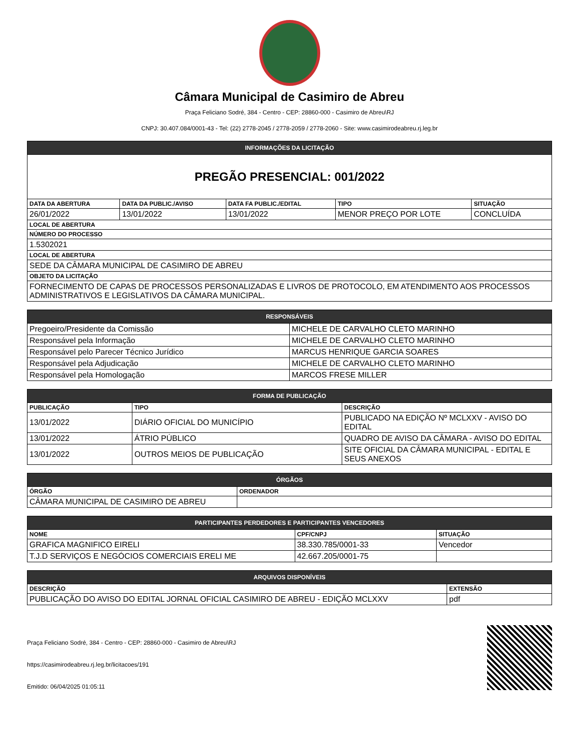Câmara Municipal de Casimiro de Abreu
Praça Feliciano Sodré, 384 - Centro - CEP: 28860-000 - Casimiro de Abreu\RJ
CNPJ: 30.407.084/0001-43 - Tel: (22) 2778-2045 / 2778-2059 / 2778-2060 - Site: www.casimirodeabreu.rj.leg.br
| INFORMAÇÕES DA LICITAÇÃO | | | | |
| --- | --- | --- | --- | --- |
| PREGÃO PRESENCIAL: 001/2022 | | | | |
| DATA DA ABERTURA | DATA DA PUBLIC./AVISO | DATA FA PUBLIC./EDITAL | TIPO | SITUAÇÃO |
| 26/01/2022 | 13/01/2022 | 13/01/2022 | MENOR PREÇO POR LOTE | CONCLUÍDA |
| LOCAL DE ABERTURA | | | | |
| NÚMERO DO PROCESSO | | | | |
| 1.5302021 | | | | |
| LOCAL DE ABERTURA | | | | |
| SEDE DA CÂMARA MUNICIPAL DE CASIMIRO DE ABREU | | | | |
| OBJETO DA LICITAÇÃO | | | | |
| FORNECIMENTO DE CAPAS DE PROCESSOS PERSONALIZADAS E LIVROS DE PROTOCOLO, EM ATENDIMENTO AOS PROCESSOS ADMINISTRATIVOS E LEGISLATIVOS DA CÂMARA MUNICIPAL. | | | | |
| RESPONSÁVEIS | |
| --- | --- |
| Pregoeiro/Presidente da Comissão | MICHELE DE CARVALHO CLETO MARINHO |
| Responsável pela Informação | MICHELE DE CARVALHO CLETO MARINHO |
| Responsável pelo Parecer Técnico Jurídico | MARCUS HENRIQUE GARCIA SOARES |
| Responsável pela Adjudicação | MICHELE DE CARVALHO CLETO MARINHO |
| Responsável pela Homologação | MARCOS FRESE MILLER |
| FORMA DE PUBLICAÇÃO | | |
| --- | --- | --- |
| PUBLICAÇÃO | TIPO | DESCRIÇÃO |
| 13/01/2022 | DIÁRIO OFICIAL DO MUNICÍPIO | PUBLICADO NA EDIÇÃO Nº MCLXXV - AVISO DO EDITAL |
| 13/01/2022 | ÁTRIO PÚBLICO | QUADRO DE AVISO DA CÂMARA - AVISO DO EDITAL |
| 13/01/2022 | OUTROS MEIOS DE PUBLICAÇÃO | SITE OFICIAL DA CÂMARA MUNICIPAL - EDITAL E SEUS ANEXOS |
| ÓRGÃOS | |
| --- | --- |
| ÓRGÃO | ORDENADOR |
| CÂMARA MUNICIPAL DE CASIMIRO DE ABREU | |
| PARTICIPANTES PERDEDORES E PARTICIPANTES VENCEDORES | | |
| --- | --- | --- |
| NOME | CPF/CNPJ | SITUAÇÃO |
| GRAFICA MAGNIFICO EIRELI | 38.330.785/0001-33 | Vencedor |
| T.J.D SERVIÇOS E NEGÓCIOS COMERCIAIS ERELI ME | 42.667.205/0001-75 | |
| ARQUIVOS DISPONÍVEIS | |
| --- | --- |
| DESCRIÇÃO | EXTENSÃO |
| PUBLICAÇÃO DO AVISO DO EDITAL JORNAL OFICIAL CASIMIRO DE ABREU - EDIÇÃO MCLXXV | pdf |
Praça Feliciano Sodré, 384 - Centro - CEP: 28860-000 - Casimiro de Abreu\RJ
https://casimirodeabreu.rj.leg.br/licitacoes/191
Emitido: 06/04/2025 01:05:11